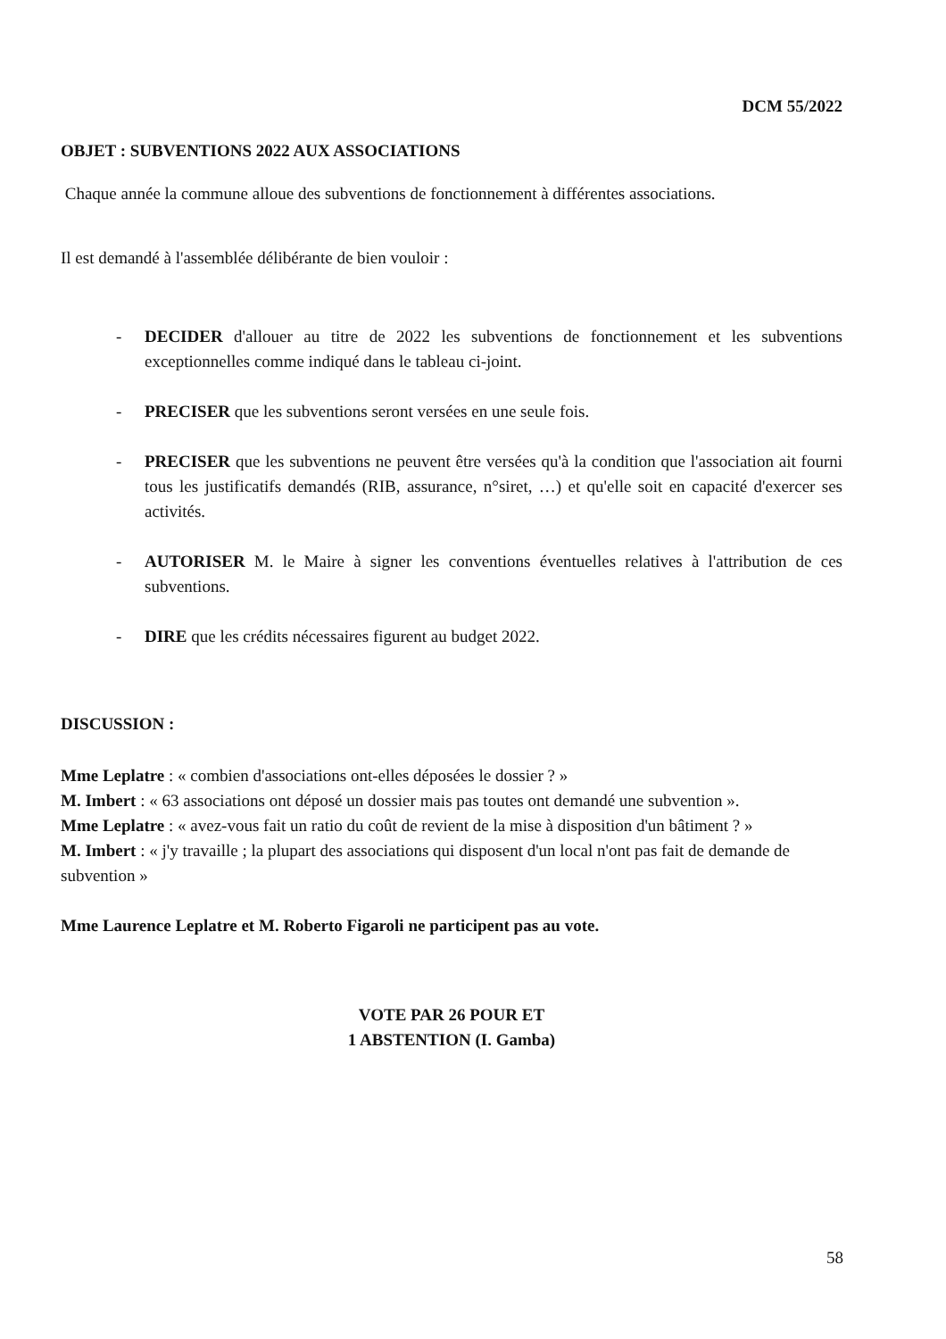DCM 55/2022
OBJET : SUBVENTIONS 2022 AUX ASSOCIATIONS
Chaque année la commune alloue des subventions de fonctionnement à différentes associations.
Il est demandé à l'assemblée délibérante de bien vouloir :
- DECIDER d'allouer au titre de 2022 les subventions de fonctionnement et les subventions exceptionnelles comme indiqué dans le tableau ci-joint.
- PRECISER que les subventions seront versées en une seule fois.
- PRECISER que les subventions ne peuvent être versées qu'à la condition que l'association ait fourni tous les justificatifs demandés (RIB, assurance, n°siret, …) et qu'elle soit en capacité d'exercer ses activités.
- AUTORISER M. le Maire à signer les conventions éventuelles relatives à l'attribution de ces subventions.
- DIRE que les crédits nécessaires figurent au budget 2022.
DISCUSSION :
Mme Leplatre : « combien d'associations ont-elles déposées le dossier ? »
M. Imbert : « 63 associations ont déposé un dossier mais pas toutes ont demandé une subvention ».
Mme Leplatre : « avez-vous fait un ratio du coût de revient de la mise à disposition d'un bâtiment ? »
M. Imbert : « j'y travaille ; la plupart des associations qui disposent d'un local n'ont pas fait de demande de subvention »
Mme Laurence Leplatre et M. Roberto Figaroli ne participent pas au vote.
VOTE PAR 26 POUR ET
1 ABSTENTION (I. Gamba)
58